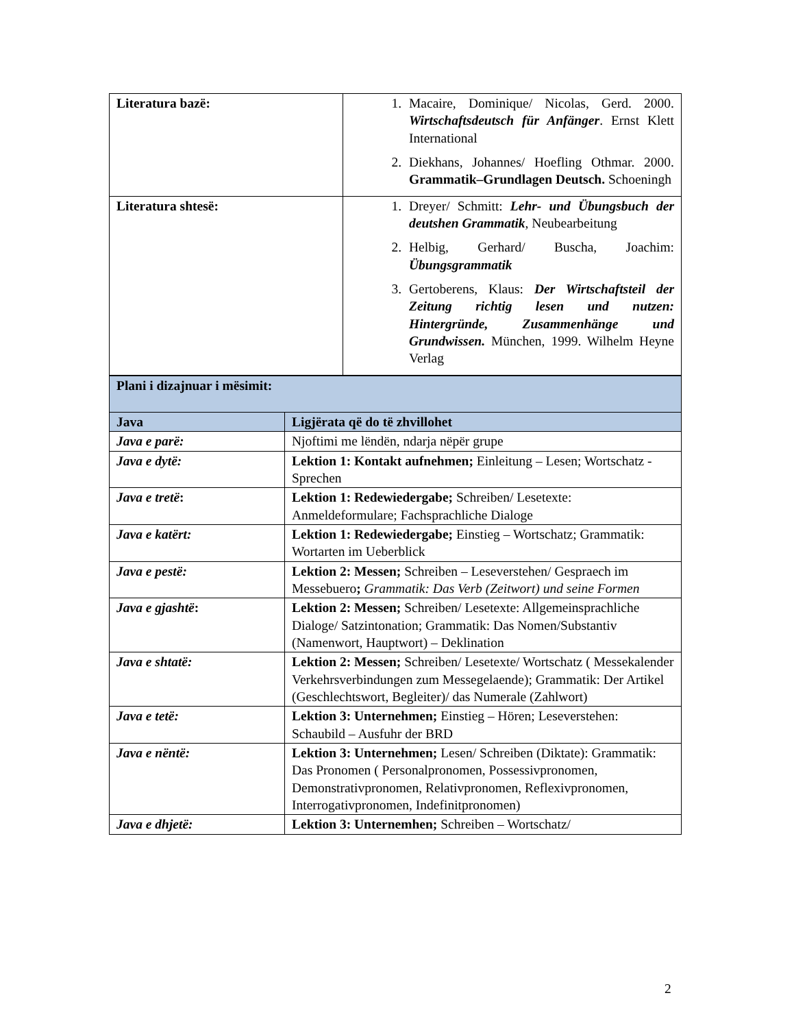| Literatura bazë: | 1. Macaire, Dominique/ Nicolas, Gerd. 2000. Wirtschaftsdeutsch für Anfänger . Ernst Klett International 2. Diekhans, Johannes/ Hoefling Othmar. 2000. Grammatik–Grundlagen Deutsch. Schoeningh |
| Literatura shtesë: | 1. Dreyer/ Schmitt: Lehr- und Übungsbuch der deutshen Grammatik , Neubearbeitung 2. Helbig, Gerhard/ Buscha, Joachim: Übungsgrammatik 3. Gertoberens, Klaus: Der Wirtschaftsteil der Zeitung richtig lesen und nutzen: Hintergründe, Zusammenhänge und Grundwissen. München, 1999. Wilhelm Heyne Verlag |
| Plani i dizajnuar i mësimit: | |
| Java | Ligjërata që do të zhvillohet |
| Java e parë: | Njoftimi me lëndën, ndarja nëpër grupe |
| Java e dytë: | Lektion 1: Kontakt aufnehmen; Einleitung – Lesen; Wortschatz - Sprechen |
| Java e tretë : | Lektion 1: Redewiedergabe; Schreiben/ Lesetexte: Anmeldeformulare; Fachsprachliche Dialoge |
| Java e katërt: | Lektion 1: Redewiedergabe; Einstieg – Wortschatz; Grammatik: Wortarten im Ueberblick |
| Java e pestë: | Lektion 2: Messen; Schreiben – Leseverstehen/ Gespraech im Messebuero ; Grammatik: Das Verb (Zeitwort) und seine Formen |
| Java e gjashtë : | Lektion 2: Messen; Schreiben/ Lesetexte: Allgemeinsprachliche Dialoge/ Satzintonation; Grammatik: Das Nomen/Substantiv (Namenwort, Hauptwort) – Deklination |
| Java e shtatë: | Lektion 2: Messen; Schreiben/ Lesetexte/ Wortschatz ( Messekalender Verkehrsverbindungen zum Messegelaende); Grammatik: Der Artikel (Geschlechtswort, Begleiter)/ das Numerale (Zahlwort) |
| Java e tetë: | Lektion 3: Unternehmen; Einstieg – Hören; Leseverstehen: Schaubild – Ausfuhr der BRD |
| Java e nëntë: | Lektion 3: Unternehmen; Lesen/ Schreiben (Diktate): Grammatik: Das Pronomen ( Personalpronomen, Possessivpronomen, Demonstrativpronomen, Relativpronomen, Reflexivpronomen, Interrogativpronomen, Indefinitpronomen) |
| Java e dhjetë: | Lektion 3: Unternemhen; Schreiben – Wortschatz/ |
2